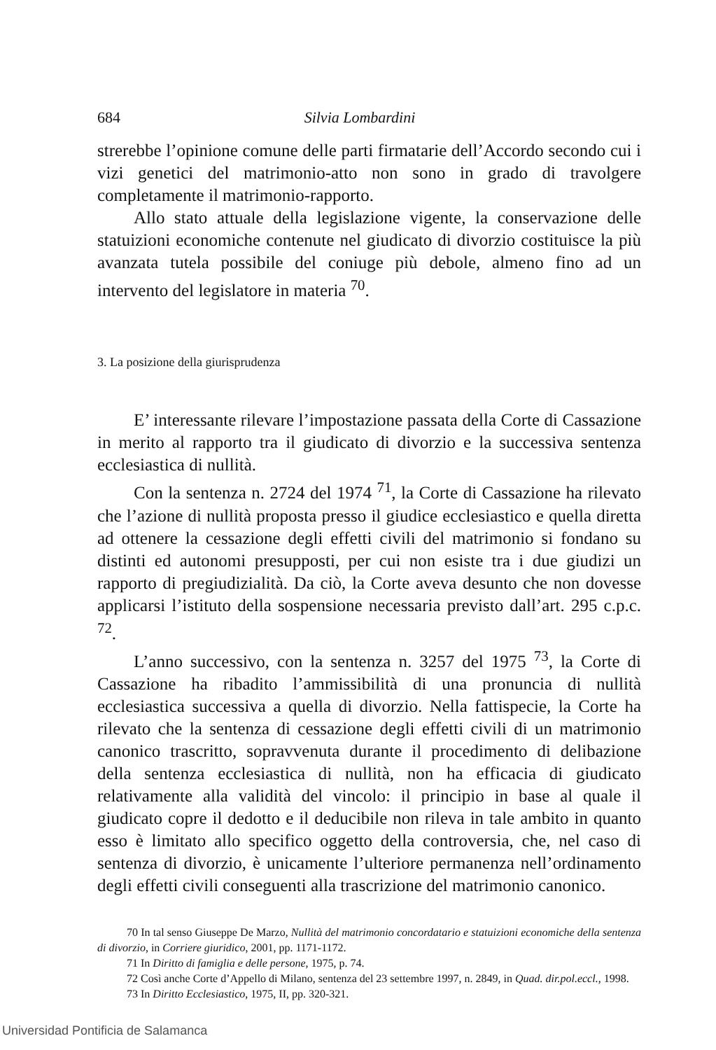684 Silvia Lombardini
strerebbe l’opinione comune delle parti firmatarie dell’Accordo secondo cui i vizi genetici del matrimonio-atto non sono in grado di travolgere completamente il matrimonio-rapporto.
Allo stato attuale della legislazione vigente, la conservazione delle statuizioni economiche contenute nel giudicato di divorzio costituisce la più avanzata tutela possibile del coniuge più debole, almeno fino ad un intervento del legislatore in materia <sup>70</sup>.
3. La posizione della giurisprudenza
E’ interessante rilevare l’impostazione passata della Corte di Cassazione in merito al rapporto tra il giudicato di divorzio e la successiva sentenza ecclesiastica di nullità.
Con la sentenza n. 2724 del 1974 <sup>71</sup>, la Corte di Cassazione ha rilevato che l’azione di nullità proposta presso il giudice ecclesiastico e quella diretta ad ottenere la cessazione degli effetti civili del matrimonio si fondano su distinti ed autonomi presupposti, per cui non esiste tra i due giudizi un rapporto di pregiudizialità. Da ciò, la Corte aveva desunto che non dovesse applicarsi l’istituto della sospensione necessaria previsto dall’art. 295 c.p.c. <sup>72</sup>.
L’anno successivo, con la sentenza n. 3257 del 1975 <sup>73</sup>, la Corte di Cassazione ha ribadito l’ammissibilità di una pronuncia di nullità ecclesiastica successiva a quella di divorzio. Nella fattispecie, la Corte ha rilevato che la sentenza di cessazione degli effetti civili di un matrimonio canonico trascritto, sopravvenuta durante il procedimento di delibazione della sentenza ecclesiastica di nullità, non ha efficacia di giudicato relativamente alla validità del vincolo: il principio in base al quale il giudicato copre il dedotto e il deducibile non rileva in tale ambito in quanto esso è limitato allo specifico oggetto della controversia, che, nel caso di sentenza di divorzio, è unicamente l’ulteriore permanenza nell’ordinamento degli effetti civili conseguenti alla trascrizione del matrimonio canonico.
70 In tal senso Giuseppe De Marzo, Nullità del matrimonio concordatario e statuizioni economiche della sentenza di divorzio, in Corriere giuridico, 2001, pp. 1171-1172.
71 In Diritto di famiglia e delle persone, 1975, p. 74.
72 Così anche Corte d’Appello di Milano, sentenza del 23 settembre 1997, n. 2849, in Quad. dir.pol.eccl., 1998.
73 In Diritto Ecclesiastico, 1975, II, pp. 320-321.
Universidad Pontificia de Salamanca